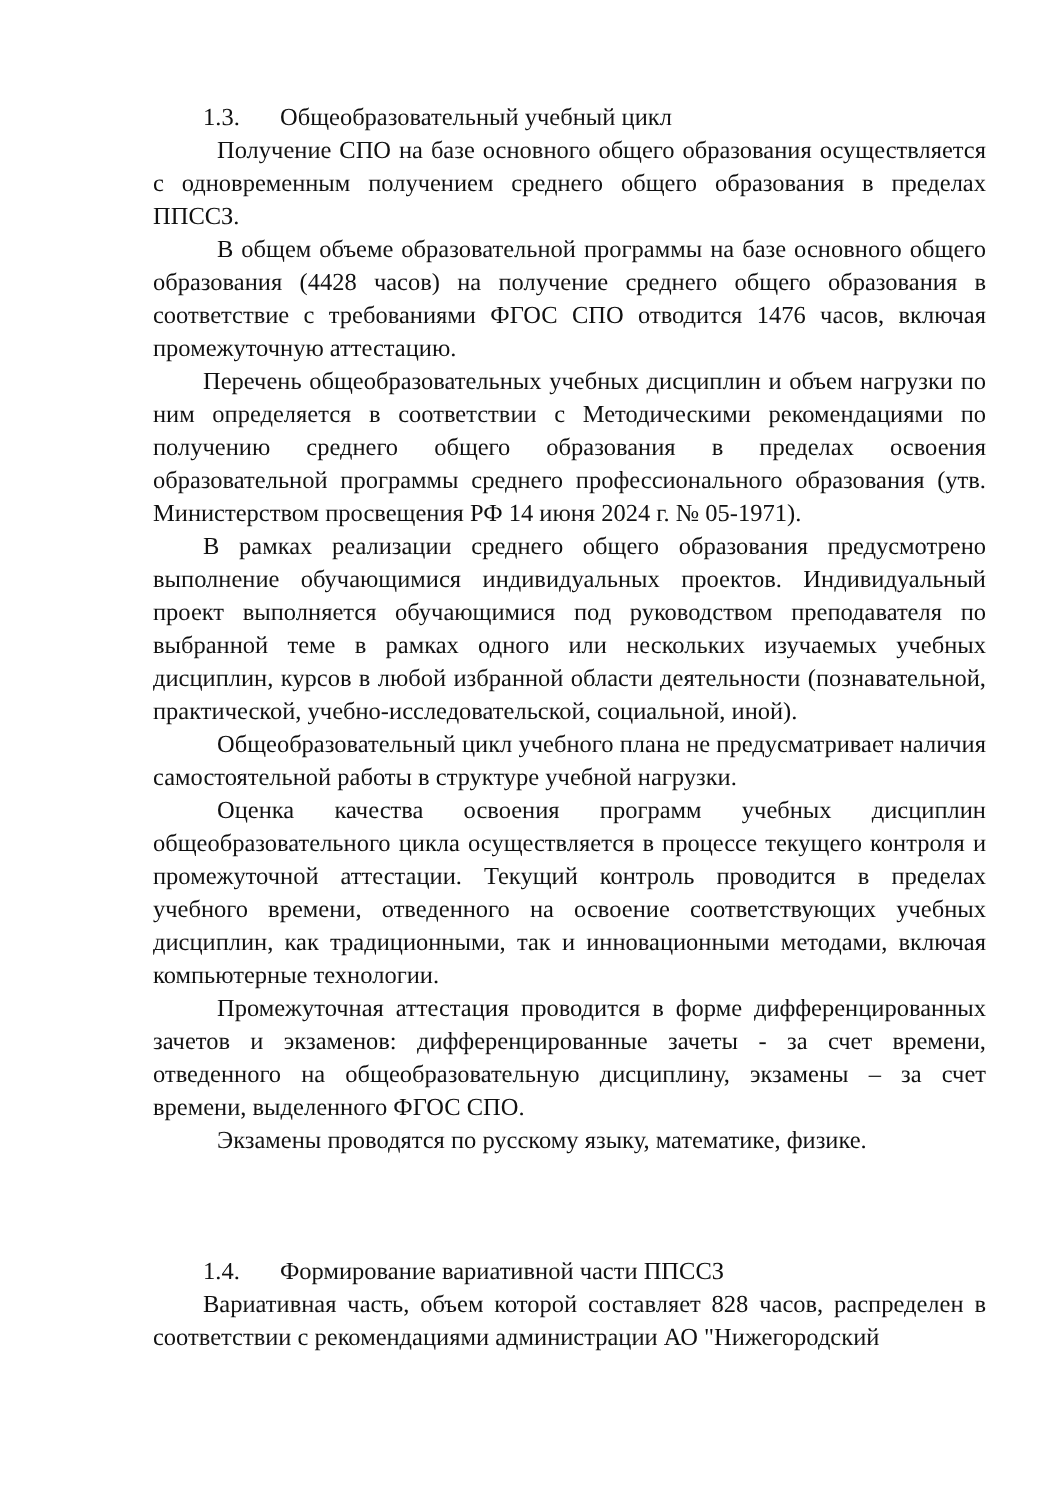1.3. Общеобразовательный учебный цикл
Получение СПО на базе основного общего образования осуществляется с одновременным получением среднего общего образования в пределах ППССЗ.
В общем объеме образовательной программы на базе основного общего образования (4428 часов) на получение среднего общего образования в соответствие с требованиями ФГОС СПО отводится 1476 часов, включая промежуточную аттестацию.
Перечень общеобразовательных учебных дисциплин и объем нагрузки по ним определяется в соответствии с Методическими рекомендациями по получению среднего общего образования в пределах освоения образовательной программы среднего профессионального образования (утв. Министерством просвещения РФ 14 июня 2024 г. № 05-1971).
В рамках реализации среднего общего образования предусмотрено выполнение обучающимися индивидуальных проектов. Индивидуальный проект выполняется обучающимися под руководством преподавателя по выбранной теме в рамках одного или нескольких изучаемых учебных дисциплин, курсов в любой избранной области деятельности (познавательной, практической, учебно-исследовательской, социальной, иной).
Общеобразовательный цикл учебного плана не предусматривает наличия самостоятельной работы в структуре учебной нагрузки.
Оценка качества освоения программ учебных дисциплин общеобразовательного цикла осуществляется в процессе текущего контроля и промежуточной аттестации. Текущий контроль проводится в пределах учебного времени, отведенного на освоение соответствующих учебных дисциплин, как традиционными, так и инновационными методами, включая компьютерные технологии.
Промежуточная аттестация проводится в форме дифференцированных зачетов и экзаменов: дифференцированные зачеты - за счет времени, отведенного на общеобразовательную дисциплину, экзамены – за счет времени, выделенного ФГОС СПО.
Экзамены проводятся по русскому языку, математике, физике.
1.4. Формирование вариативной части ППССЗ
Вариативная часть, объем которой составляет 828 часов, распределен в соответствии с рекомендациями администрации АО "Нижегородский